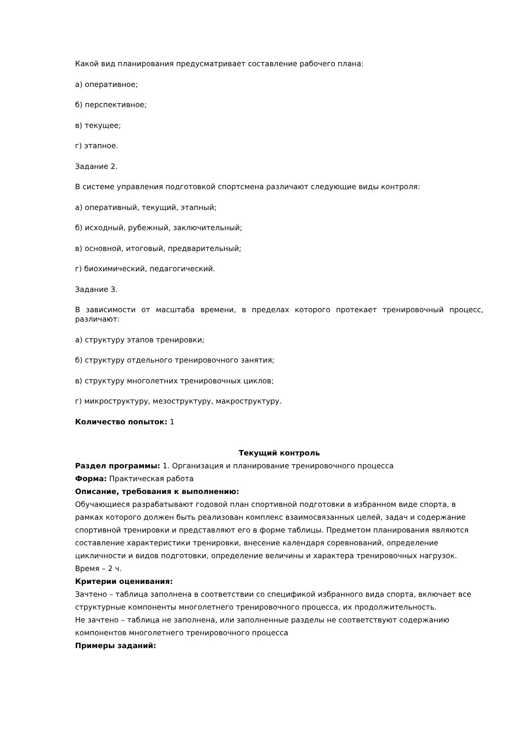Какой вид планирования предусматривает составление рабочего плана:
а) оперативное;
б) перспективное;
в) текущее;
г) этапное.
Задание 2.
В системе управления подготовкой спортсмена различают следующие виды контроля:
а) оперативный, текущий, этапный;
б) исходный, рубежный, заключительный;
в) основной, итоговый, предварительный;
г) биохимический, педагогический.
Задание 3.
В зависимости от масштаба времени, в пределах которого протекает тренировочный процесс, различают:
а) структуру этапов тренировки;
б) структуру отдельного тренировочного занятия;
в) структуру многолетних тренировочных циклов;
г) микроструктуру, мезоструктуру, макроструктуру.
Количество попыток: 1
Текущий контроль
Раздел программы: 1. Организация и планирование тренировочного процесса
Форма: Практическая работа
Описание, требования к выполнению:
Обучающиеся разрабатывают годовой план спортивной подготовки в избранном виде спорта, в рамках которого должен быть реализован комплекс взаимосвязанных целей, задач и содержание спортивной тренировки и представляют его в форме таблицы. Предметом планирования являются составление характеристики тренировки, внесение календаря соревнований, определение цикличности и видов подготовки, определение величины и характера тренировочных нагрузок. Время – 2 ч.
Критерии оценивания:
Зачтено – таблица заполнена в соответствии со спецификой избранного вида спорта, включает все структурные компоненты многолетнего тренировочного процесса, их продолжительность.
Не зачтено – таблица не заполнена, или заполненные разделы не соответствуют содержанию компонентов многолетнего тренировочного процесса
Примеры заданий: